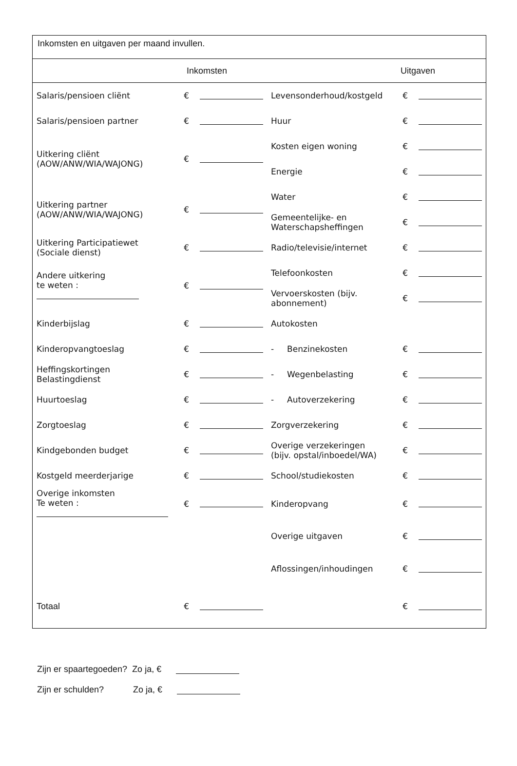Inkomsten en uitgaven per maand invullen.
Inkomsten Uitgaven
| Salaris/pensioen cliënt | € | | Levensonderhoud/kostgeld | € | |
| Salaris/pensioen partner | € | | Huur | € | |
| Uitkering cliënt (AOW/ANW/WIA/WAJONG) | € | | Kosten eigen woning | € | |
| | | | Energie | € | |
| Uitkering partner (AOW/ANW/WIA/WAJONG) | € | | Water | € | |
| | | | Gemeentelijke- en Waterschapsheffingen | € | |
| Uitkering Participatiewet (Sociale dienst) | € | | Radio/televisie/internet | € | |
| Andere uitkering te weten : | € | | Telefoonkosten | € | |
| | | | Vervoerskosten (bijv. abonnement) | € | |
| Kinderbijslag | € | | Autokosten | | |
| Kinderopvangtoeslag | € | | - Benzinekosten | € | |
| Heffingskortingen Belastingdienst | € | | - Wegenbelasting | € | |
| Huurtoeslag | € | | - Autoverzekering | € | |
| Zorgtoeslag | € | | Zorgverzekering | € | |
| Kindgebonden budget | € | | Overige verzekeringen (bijv. opstal/inboedel/WA) | € | |
| Kostgeld meerderjarige | € | | School/studiekosten | € | |
| Overige inkomsten Te weten : | € | | Kinderopvang | € | |
| | | | Overige uitgaven | € | |
| | | | Aflossingen/inhoudingen | € | |
| Totaal | € | | | € | |
Zijn er spaartegoeden? Zo ja, €
Zijn er schulden? Zo ja, €